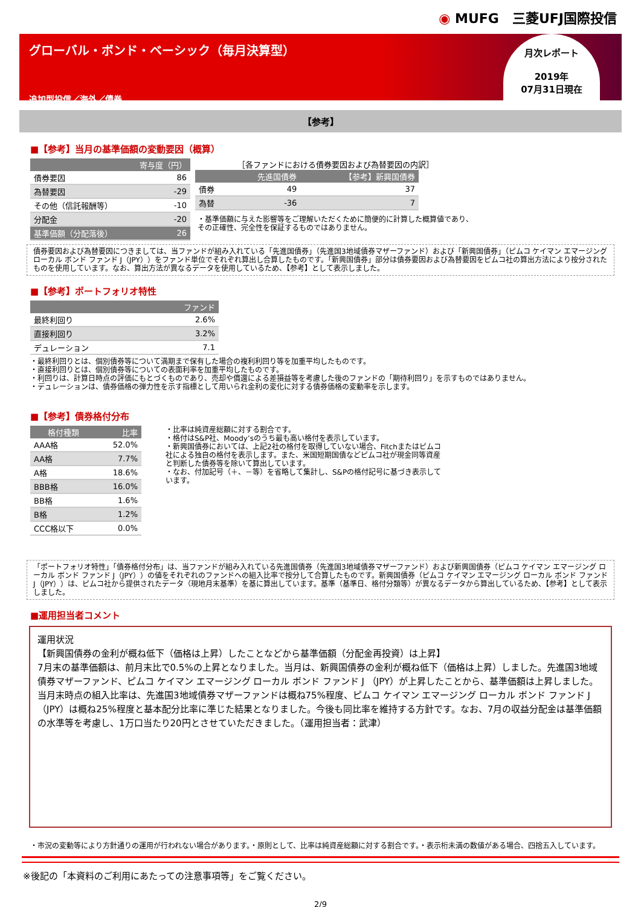◉ MUFG　三菱UFJ国際投信
グローバル・ボンド・ベーシック（毎月決算型）
追加型投信／海外／債券
月次レポート
2019年
07月31日現在
【参考】
■【参考】当月の基準価額の変動要因（概算）
| 寄与度（円） | |
| --- | --- |
| 債券要因 | 86 |
| 為替要因 | -29 |
| その他（信託報酬等） | -10 |
| 分配金 | -20 |
| 基準価額（分配落後） | 26 |
［各ファンドにおける債券要因および為替要因の内訳］
| | 先進国債券 | 【参考】新興国債券 |
| --- | --- | --- |
| 債券 | 49 | 37 |
| 為替 | -36 | 7 |
・基準価額に与えた影響等をご理解いただくために簡便的に計算した概算値であり、
その正確性、完全性を保証するものではありません。
債券要因および為替要因につきましては、当ファンドが組み入れている「先進国債券」（先進国3地域債券マザーファンド）および「新興国債券」（ピムコ ケイマン エマージング ローカル ボンド ファンド J（JPY））をファンド単位でそれぞれ算出し合算したものです。「新興国債券」部分は債券要因および為替要因をピムコ社の算出方法により按分されたものを使用しています。なお、算出方法が異なるデータを使用しているため、【参考】として表示しました。
■【参考】ポートフォリオ特性
| ファンド | |
| --- | --- |
| 最終利回り | 2.6% |
| 直接利回り | 3.2% |
| デュレーション | 7.1 |
・最終利回りとは、個別債券等について満期まで保有した場合の複利利回り等を加重平均したものです。
・直接利回りとは、個別債券等についての表面利率を加重平均したものです。
・利回りは、計算日時点の評価にもとづくものであり、売却や償還による差損益等を考慮した後のファンドの「期待利回り」を示すものではありません。
・デュレーションは、債券価格の弾力性を示す指標として用いられ金利の変化に対する債券価格の変動率を示します。
■【参考】債券格付分布
| 格付種類 | 比率 |
| --- | --- |
| AAA格 | 52.0% |
| AA格 | 7.7% |
| A格 | 18.6% |
| BBB格 | 16.0% |
| BB格 | 1.6% |
| B格 | 1.2% |
| CCC格以下 | 0.0% |
・比率は純資産総額に対する割合です。
・格付はS&P社、Moody’sのうち最も高い格付を表示しています。
・新興国債券においては、上記2社の格付を取得していない場合、Fitchまたはピムコ社による独自の格付を表示します。また、米国短期国債などピムコ社が現金同等資産と判断した債券等を除いて算出しています。
・なお、付加記号（＋、－等）を省略して集計し、S&Pの格付記号に基づき表示しています。
「ポートフォリオ特性」「債券格付分布」は、当ファンドが組み入れている先進国債券（先進国3地域債券マザーファンド）および新興国債券（ピムコ ケイマン エマージング ローカル ボンド ファンド J（JPY））の値をそれぞれのファンドへの組入比率で按分して合算したものです。新興国債券（ピムコ ケイマン エマージング ローカル ボンド ファンド J（JPY））は、ピムコ社から提供されたデータ（現地月末基準）を基に算出しています。基準（基準日、格付分類等）が異なるデータから算出しているため、【参考】として表示しました。
■運用担当者コメント
運用状況
【新興国債券の金利が概ね低下（価格は上昇）したことなどから基準価額（分配金再投資）は上昇】
7月末の基準価額は、前月末比で0.5%の上昇となりました。当月は、新興国債券の金利が概ね低下（価格は上昇）しました。先進国3地域債券マザーファンド、ピムコ ケイマン エマージング ローカル ボンド ファンド J （JPY）が上昇したことから、基準価額は上昇しました。
当月末時点の組入比率は、先進国3地域債券マザーファンドは概ね75%程度、ピムコ ケイマン エマージング ローカル ボンド ファンド J （JPY）は概ね25%程度と基本配分比率に準じた結果となりました。今後も同比率を維持する方針です。なお、7月の収益分配金は基準価額の水準等を考慮し、1万口当たり20円とさせていただきました。（運用担当者：武津）
・市況の変動等により方針通りの運用が行われない場合があります。・原則として、比率は純資産総額に対する割合です。・表示桁未満の数値がある場合、四捨五入しています。
※後記の「本資料のご利用にあたっての注意事項等」をご覧ください。
2/9